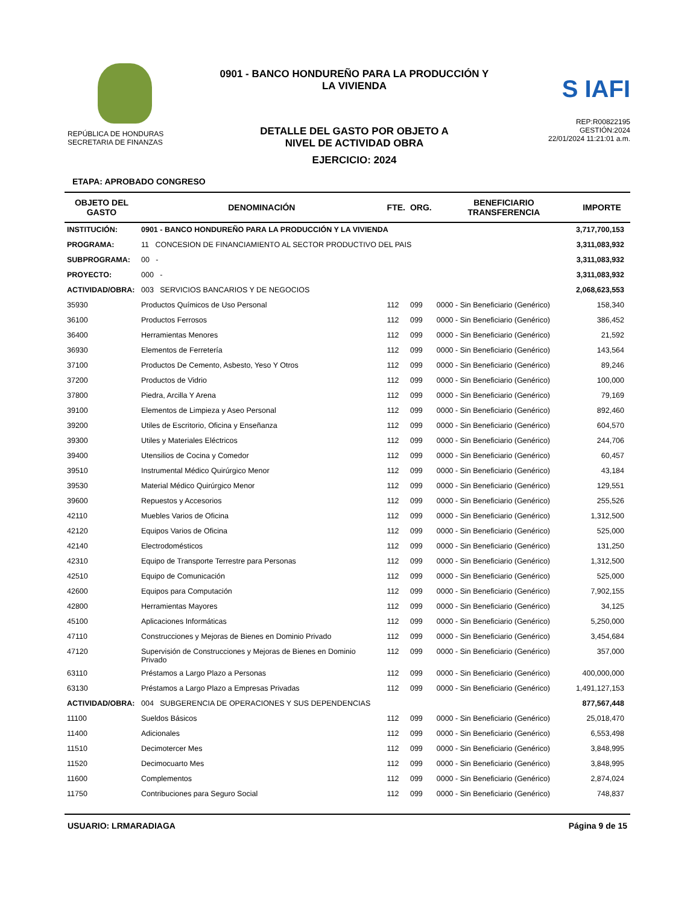REPÚBLICA DE HONDURAS
SECRETARIA DE FINANZAS
0901 - BANCO HONDUREÑO PARA LA PRODUCCIÓN Y
LA VIVIENDA
DETALLE DEL GASTO POR OBJETO A
NIVEL DE ACTIVIDAD OBRA
EJERCICIO: 2024
S IAFI
REP:R00822195
GESTIÓN:2024
22/01/2024 11:21:01 a.m.
ETAPA: APROBADO CONGRESO
| OBJETO DEL GASTO | DENOMINACIÓN | FTE. | ORG. | BENEFICIARIO TRANSFERENCIA | IMPORTE |
| --- | --- | --- | --- | --- | --- |
| INSTITUCIÓN: | 0901 - BANCO HONDUREÑO PARA LA PRODUCCIÓN Y LA VIVIENDA | | | | 3,717,700,153 |
| PROGRAMA: | 11 CONCESION DE FINANCIAMIENTO AL SECTOR PRODUCTIVO DEL PAIS | | | | 3,311,083,932 |
| SUBPROGRAMA: | 00 - | | | | 3,311,083,932 |
| PROYECTO: | 000 - | | | | 3,311,083,932 |
| ACTIVIDAD/OBRA: | 003 SERVICIOS BANCARIOS Y DE NEGOCIOS | | | | 2,068,623,553 |
| 35930 | Productos Químicos de Uso Personal | 112 | 099 | 0000 - Sin Beneficiario (Genérico) | 158,340 |
| 36100 | Productos Ferrosos | 112 | 099 | 0000 - Sin Beneficiario (Genérico) | 386,452 |
| 36400 | Herramientas Menores | 112 | 099 | 0000 - Sin Beneficiario (Genérico) | 21,592 |
| 36930 | Elementos de Ferretería | 112 | 099 | 0000 - Sin Beneficiario (Genérico) | 143,564 |
| 37100 | Productos De Cemento, Asbesto, Yeso Y Otros | 112 | 099 | 0000 - Sin Beneficiario (Genérico) | 89,246 |
| 37200 | Productos de Vidrio | 112 | 099 | 0000 - Sin Beneficiario (Genérico) | 100,000 |
| 37800 | Piedra, Arcilla Y Arena | 112 | 099 | 0000 - Sin Beneficiario (Genérico) | 79,169 |
| 39100 | Elementos de Limpieza y Aseo Personal | 112 | 099 | 0000 - Sin Beneficiario (Genérico) | 892,460 |
| 39200 | Utiles de Escritorio, Oficina y Enseñanza | 112 | 099 | 0000 - Sin Beneficiario (Genérico) | 604,570 |
| 39300 | Utiles y Materiales Eléctricos | 112 | 099 | 0000 - Sin Beneficiario (Genérico) | 244,706 |
| 39400 | Utensilios de Cocina y Comedor | 112 | 099 | 0000 - Sin Beneficiario (Genérico) | 60,457 |
| 39510 | Instrumental Médico Quirúrgico Menor | 112 | 099 | 0000 - Sin Beneficiario (Genérico) | 43,184 |
| 39530 | Material Médico Quirúrgico Menor | 112 | 099 | 0000 - Sin Beneficiario (Genérico) | 129,551 |
| 39600 | Repuestos y Accesorios | 112 | 099 | 0000 - Sin Beneficiario (Genérico) | 255,526 |
| 42110 | Muebles Varios de Oficina | 112 | 099 | 0000 - Sin Beneficiario (Genérico) | 1,312,500 |
| 42120 | Equipos Varios de Oficina | 112 | 099 | 0000 - Sin Beneficiario (Genérico) | 525,000 |
| 42140 | Electrodomésticos | 112 | 099 | 0000 - Sin Beneficiario (Genérico) | 131,250 |
| 42310 | Equipo de Transporte Terrestre para Personas | 112 | 099 | 0000 - Sin Beneficiario (Genérico) | 1,312,500 |
| 42510 | Equipo de Comunicación | 112 | 099 | 0000 - Sin Beneficiario (Genérico) | 525,000 |
| 42600 | Equipos para Computación | 112 | 099 | 0000 - Sin Beneficiario (Genérico) | 7,902,155 |
| 42800 | Herramientas Mayores | 112 | 099 | 0000 - Sin Beneficiario (Genérico) | 34,125 |
| 45100 | Aplicaciones Informáticas | 112 | 099 | 0000 - Sin Beneficiario (Genérico) | 5,250,000 |
| 47110 | Construcciones y Mejoras de Bienes en Dominio Privado | 112 | 099 | 0000 - Sin Beneficiario (Genérico) | 3,454,684 |
| 47120 | Supervisión de Construcciones y Mejoras de Bienes en Dominio Privado | 112 | 099 | 0000 - Sin Beneficiario (Genérico) | 357,000 |
| 63110 | Préstamos a Largo Plazo a Personas | 112 | 099 | 0000 - Sin Beneficiario (Genérico) | 400,000,000 |
| 63130 | Préstamos a Largo Plazo a Empresas Privadas | 112 | 099 | 0000 - Sin Beneficiario (Genérico) | 1,491,127,153 |
| ACTIVIDAD/OBRA: | 004 SUBGERENCIA DE OPERACIONES Y SUS DEPENDENCIAS | | | | 877,567,448 |
| 11100 | Sueldos Básicos | 112 | 099 | 0000 - Sin Beneficiario (Genérico) | 25,018,470 |
| 11400 | Adicionales | 112 | 099 | 0000 - Sin Beneficiario (Genérico) | 6,553,498 |
| 11510 | Decimotercer Mes | 112 | 099 | 0000 - Sin Beneficiario (Genérico) | 3,848,995 |
| 11520 | Decimocuarto Mes | 112 | 099 | 0000 - Sin Beneficiario (Genérico) | 3,848,995 |
| 11600 | Complementos | 112 | 099 | 0000 - Sin Beneficiario (Genérico) | 2,874,024 |
| 11750 | Contribuciones para Seguro Social | 112 | 099 | 0000 - Sin Beneficiario (Genérico) | 748,837 |
USUARIO: LRMARADIAGA Página 9 de 15